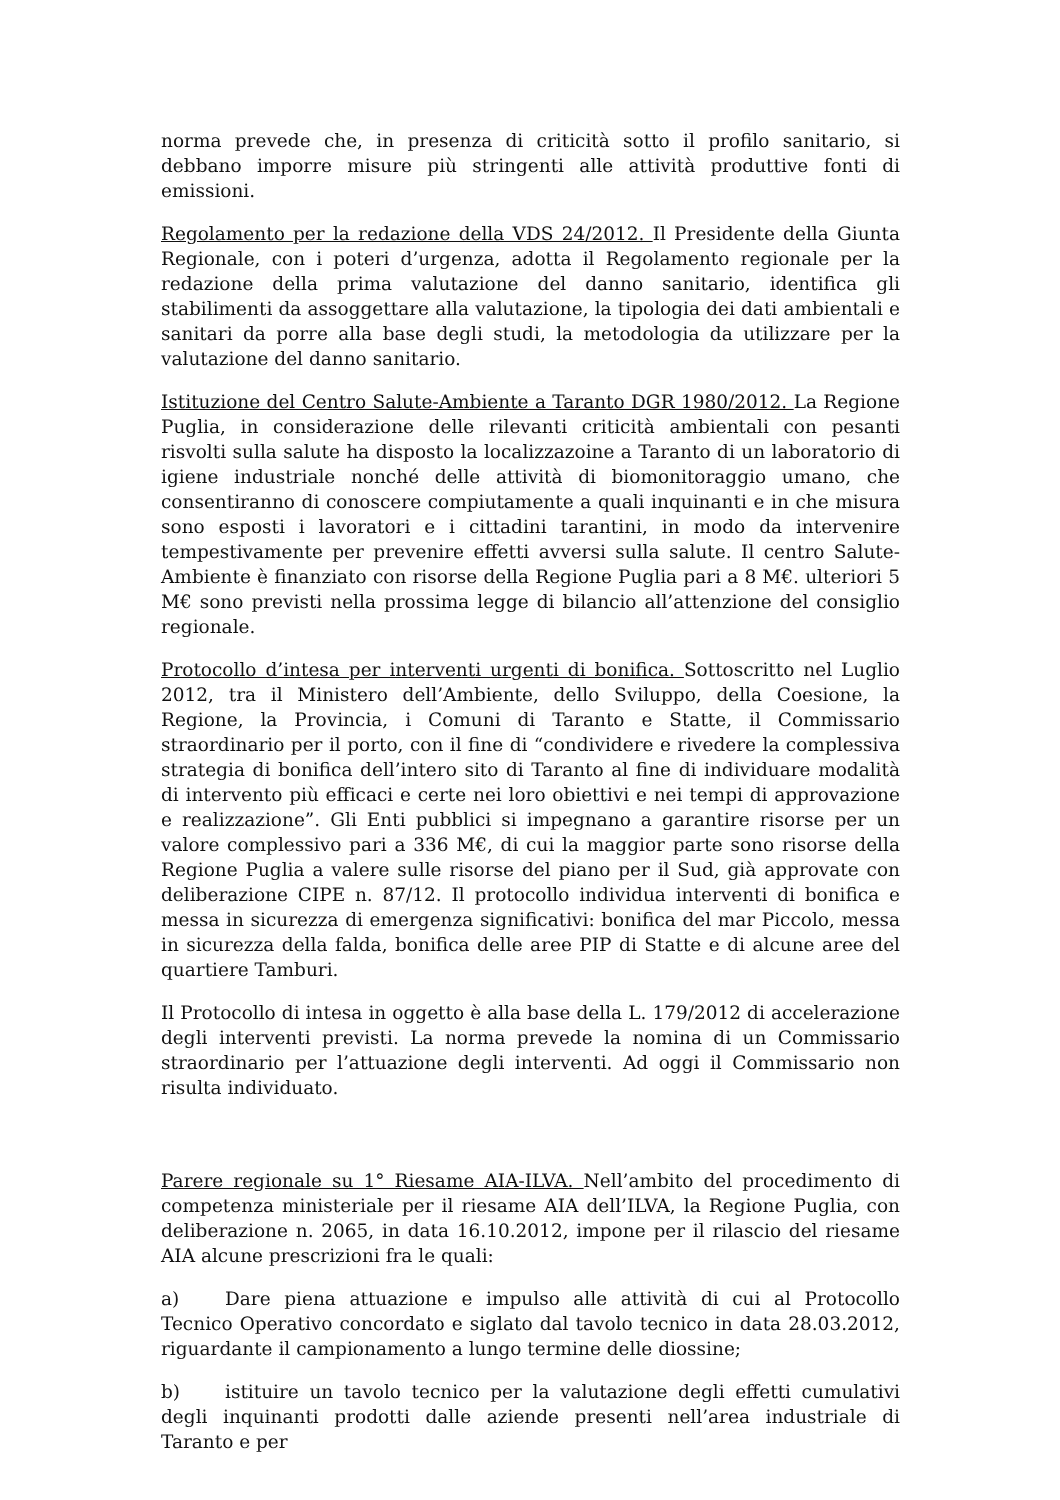norma prevede che, in presenza di criticità sotto il profilo sanitario, si debbano imporre misure più stringenti alle attività produttive fonti di emissioni.
Regolamento per la redazione della VDS 24/2012. Il Presidente della Giunta Regionale, con i poteri d’urgenza, adotta il Regolamento regionale per la redazione della prima valutazione del danno sanitario, identifica gli stabilimenti da assoggettare alla valutazione, la tipologia dei dati ambientali e sanitari da porre alla base degli studi, la metodologia da utilizzare per la valutazione del danno sanitario.
Istituzione del Centro Salute-Ambiente a Taranto DGR 1980/2012. La Regione Puglia, in considerazione delle rilevanti criticità ambientali con pesanti risvolti sulla salute ha disposto la localizzazoine a Taranto di un laboratorio di igiene industriale nonché delle attività di biomonitoraggio umano, che consentiranno di conoscere compiutamente a quali inquinanti e in che misura sono esposti i lavoratori e i cittadini tarantini, in modo da intervenire tempestivamente per prevenire effetti avversi sulla salute. Il centro Salute-Ambiente è finanziato con risorse della Regione Puglia pari a 8 M€. ulteriori 5 M€ sono previsti nella prossima legge di bilancio all’attenzione del consiglio regionale.
Protocollo d’intesa per interventi urgenti di bonifica. Sottoscritto nel Luglio 2012, tra il Ministero dell’Ambiente, dello Sviluppo, della Coesione, la Regione, la Provincia, i Comuni di Taranto e Statte, il Commissario straordinario per il porto, con il fine di “condividere e rivedere la complessiva strategia di bonifica dell’intero sito di Taranto al fine di individuare modalità di intervento più efficaci e certe nei loro obiettivi e nei tempi di approvazione e realizzazione”. Gli Enti pubblici si impegnano a garantire risorse per un valore complessivo pari a 336 M€, di cui la maggior parte sono risorse della Regione Puglia a valere sulle risorse del piano per il Sud, già approvate con deliberazione CIPE n. 87/12. Il protocollo individua interventi di bonifica e messa in sicurezza di emergenza significativi: bonifica del mar Piccolo, messa in sicurezza della falda, bonifica delle aree PIP di Statte e di alcune aree del quartiere Tamburi.
Il Protocollo di intesa in oggetto è alla base della L. 179/2012 di accelerazione degli interventi previsti. La norma prevede la nomina di un Commissario straordinario per l’attuazione degli interventi. Ad oggi il Commissario non risulta individuato.
Parere regionale su 1° Riesame AIA-ILVA. Nell’ambito del procedimento di competenza ministeriale per il riesame AIA dell’ILVA, la Regione Puglia, con deliberazione n. 2065, in data 16.10.2012, impone per il rilascio del riesame AIA alcune prescrizioni fra le quali:
a) Dare piena attuazione e impulso alle attività di cui al Protocollo Tecnico Operativo concordato e siglato dal tavolo tecnico in data 28.03.2012, riguardante il campionamento a lungo termine delle diossine;
b) istituire un tavolo tecnico per la valutazione degli effetti cumulativi degli inquinanti prodotti dalle aziende presenti nell’area industriale di Taranto e per